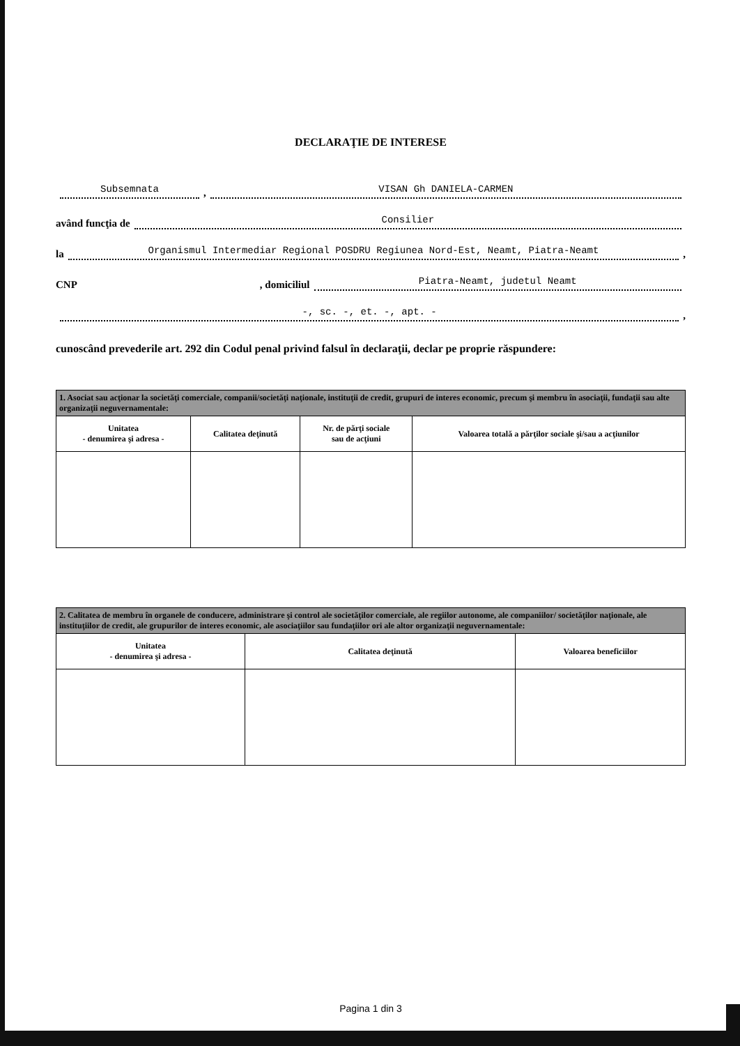DECLARAŢIE DE INTERESE
Subsemnata, VISAN Gh DANIELA-CARMEN
având funcţia de Consilier
la Organismul Intermediar Regional POSDRU Regiunea Nord-Est, Neamt, Piatra-Neamt,
CNP , domiciliul Piatra-Neamt, judetul Neamt
-, sc. -, et. -, apt. -,
cunoscând prevederile art. 292 din Codul penal privind falsul în declaraţii, declar pe proprie răspundere:
| 1. Asociat sau acţionar la societăţi comerciale, companii/societăţi naţionale, instituţii de credit, grupuri de interes economic, precum şi membru în asociaţii, fundaţii sau alte organizaţii neguvernamentale: | | | |
| Unitatea - denumirea şi adresa - | Calitatea deţinută | Nr. de părţi sociale sau de acţiuni | Valoarea totală a părţilor sociale şi/sau a acţiunilor |
| 2. Calitatea de membru în organele de conducere, administrare şi control ale societăţilor comerciale, ale regiilor autonome, ale companiilor/ societăţilor naţionale, ale instituţiilor de credit, ale grupurilor de interes economic, ale asociaţiilor sau fundaţiilor ori ale altor organizaţii neguvernamentale: | | |
| Unitatea - denumirea şi adresa - | Calitatea deţinută | Valoarea beneficiilor |
Pagina 1 din 3